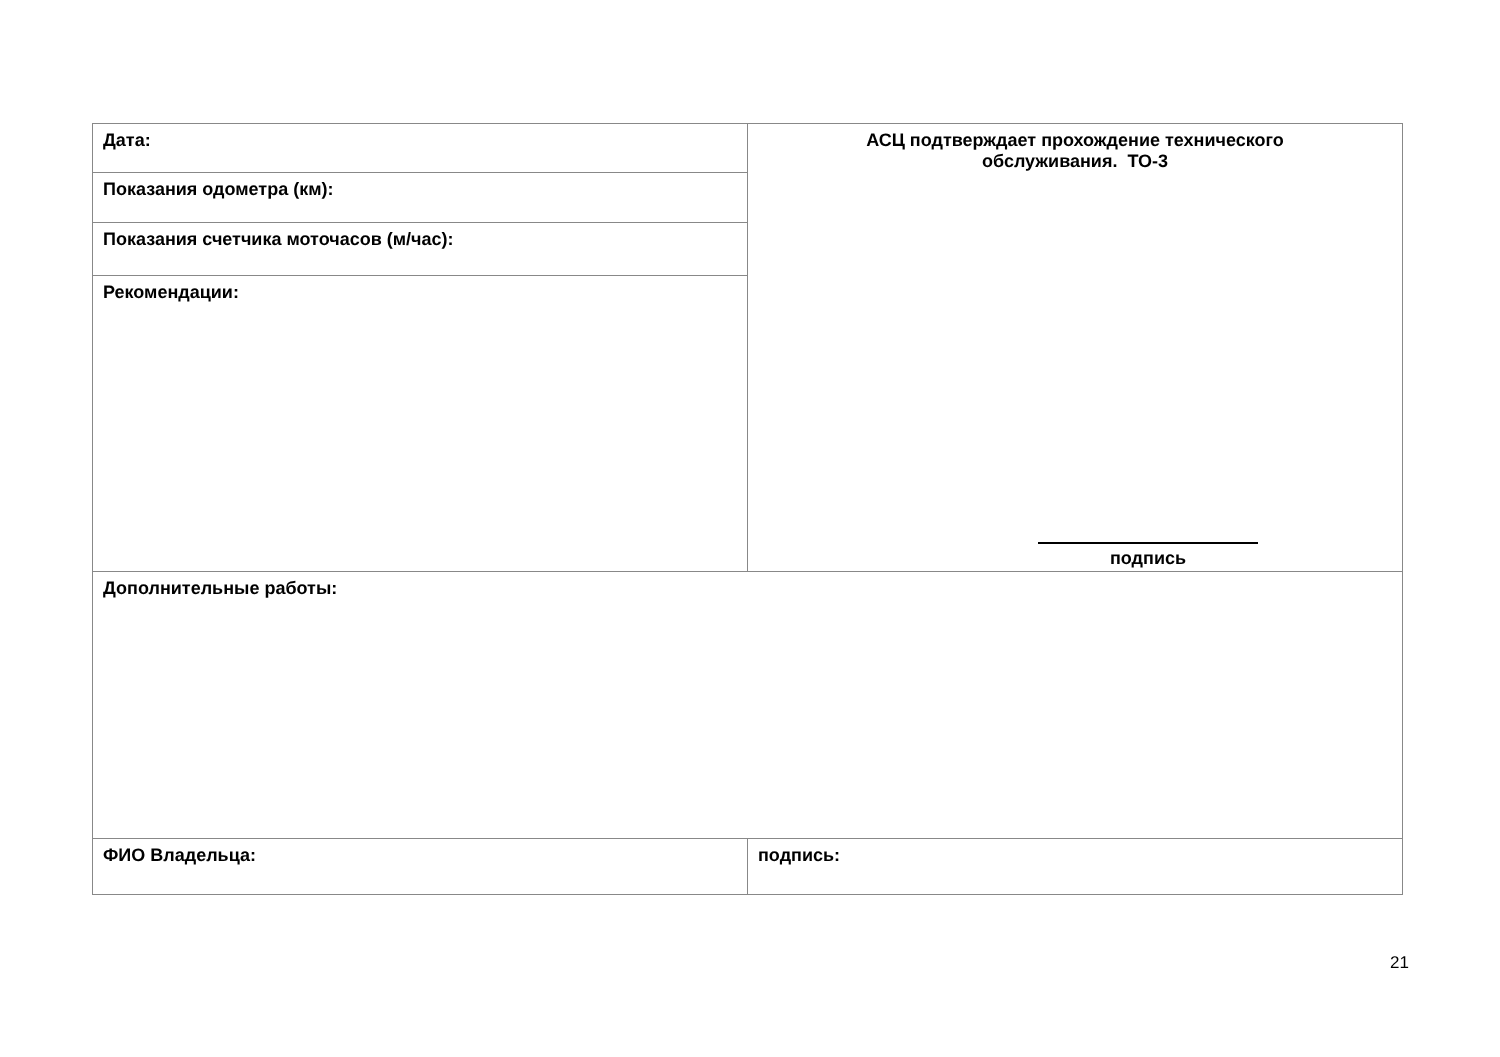| Дата: | АСЦ подтверждает прохождение технического обслуживания. ТО-3 подпись |
| Показания одометра (км): | |
| Показания счетчика моточасов (м/час): | |
| Рекомендации: | |
| Дополнительные работы: | |
| ФИО Владельца: | подпись: |
21